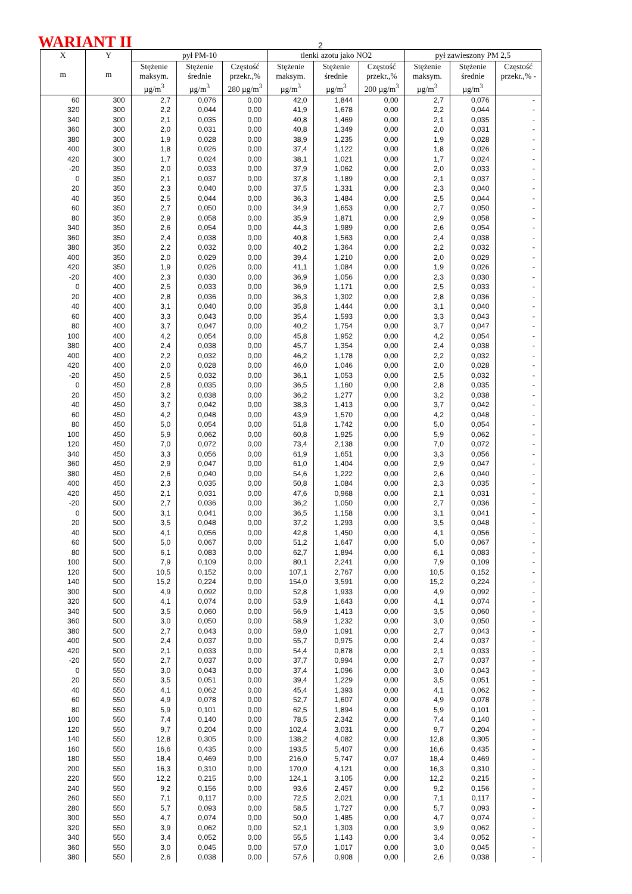WARIANT II 2
| X m | Y m | pył PM-10 | | | tlenki azotu jako NO2 | | | pył zawieszony PM 2,5 | | |
| --- | --- | --- | --- | --- | --- | --- | --- | --- | --- | --- |
| | | Stężenie maksym. µg/m<sup>3</sup> | Stężenie średnie µg/m<sup>3</sup> | Częstość przekr.,% 280 µg/m<sup>3</sup> | Stężenie maksym. µg/m<sup>3</sup> | Stężenie średnie µg/m<sup>3</sup> | Częstość przekr.,% 200 µg/m<sup>3</sup> | Stężenie maksym. µg/m<sup>3</sup> | Stężenie średnie µg/m<sup>3</sup> | Częstość przekr.,% - |
| 60 | 300 | 2,7 | 0,076 | 0,00 | 42,0 | 1,844 | 0,00 | 2,7 | 0,076 | - |
| 320 | 300 | 2,2 | 0,044 | 0,00 | 41,9 | 1,678 | 0,00 | 2,2 | 0,044 | - |
| 340 | 300 | 2,1 | 0,035 | 0,00 | 40,8 | 1,469 | 0,00 | 2,1 | 0,035 | - |
| 360 | 300 | 2,0 | 0,031 | 0,00 | 40,8 | 1,349 | 0,00 | 2,0 | 0,031 | - |
| 380 | 300 | 1,9 | 0,028 | 0,00 | 38,9 | 1,235 | 0,00 | 1,9 | 0,028 | - |
| 400 | 300 | 1,8 | 0,026 | 0,00 | 37,4 | 1,122 | 0,00 | 1,8 | 0,026 | - |
| 420 | 300 | 1,7 | 0,024 | 0,00 | 38,1 | 1,021 | 0,00 | 1,7 | 0,024 | - |
| -20 | 350 | 2,0 | 0,033 | 0,00 | 37,9 | 1,062 | 0,00 | 2,0 | 0,033 | - |
| 0 | 350 | 2,1 | 0,037 | 0,00 | 37,8 | 1,189 | 0,00 | 2,1 | 0,037 | - |
| 20 | 350 | 2,3 | 0,040 | 0,00 | 37,5 | 1,331 | 0,00 | 2,3 | 0,040 | - |
| 40 | 350 | 2,5 | 0,044 | 0,00 | 36,3 | 1,484 | 0,00 | 2,5 | 0,044 | - |
| 60 | 350 | 2,7 | 0,050 | 0,00 | 34,9 | 1,653 | 0,00 | 2,7 | 0,050 | - |
| 80 | 350 | 2,9 | 0,058 | 0,00 | 35,9 | 1,871 | 0,00 | 2,9 | 0,058 | - |
| 340 | 350 | 2,6 | 0,054 | 0,00 | 44,3 | 1,989 | 0,00 | 2,6 | 0,054 | - |
| 360 | 350 | 2,4 | 0,038 | 0,00 | 40,8 | 1,563 | 0,00 | 2,4 | 0,038 | - |
| 380 | 350 | 2,2 | 0,032 | 0,00 | 40,2 | 1,364 | 0,00 | 2,2 | 0,032 | - |
| 400 | 350 | 2,0 | 0,029 | 0,00 | 39,4 | 1,210 | 0,00 | 2,0 | 0,029 | - |
| 420 | 350 | 1,9 | 0,026 | 0,00 | 41,1 | 1,084 | 0,00 | 1,9 | 0,026 | - |
| -20 | 400 | 2,3 | 0,030 | 0,00 | 36,9 | 1,056 | 0,00 | 2,3 | 0,030 | - |
| 0 | 400 | 2,5 | 0,033 | 0,00 | 36,9 | 1,171 | 0,00 | 2,5 | 0,033 | - |
| 20 | 400 | 2,8 | 0,036 | 0,00 | 36,3 | 1,302 | 0,00 | 2,8 | 0,036 | - |
| 40 | 400 | 3,1 | 0,040 | 0,00 | 35,8 | 1,444 | 0,00 | 3,1 | 0,040 | - |
| 60 | 400 | 3,3 | 0,043 | 0,00 | 35,4 | 1,593 | 0,00 | 3,3 | 0,043 | - |
| 80 | 400 | 3,7 | 0,047 | 0,00 | 40,2 | 1,754 | 0,00 | 3,7 | 0,047 | - |
| 100 | 400 | 4,2 | 0,054 | 0,00 | 45,8 | 1,952 | 0,00 | 4,2 | 0,054 | - |
| 380 | 400 | 2,4 | 0,038 | 0,00 | 45,7 | 1,354 | 0,00 | 2,4 | 0,038 | - |
| 400 | 400 | 2,2 | 0,032 | 0,00 | 46,2 | 1,178 | 0,00 | 2,2 | 0,032 | - |
| 420 | 400 | 2,0 | 0,028 | 0,00 | 46,0 | 1,046 | 0,00 | 2,0 | 0,028 | - |
| -20 | 450 | 2,5 | 0,032 | 0,00 | 36,1 | 1,053 | 0,00 | 2,5 | 0,032 | - |
| 0 | 450 | 2,8 | 0,035 | 0,00 | 36,5 | 1,160 | 0,00 | 2,8 | 0,035 | - |
| 20 | 450 | 3,2 | 0,038 | 0,00 | 36,2 | 1,277 | 0,00 | 3,2 | 0,038 | - |
| 40 | 450 | 3,7 | 0,042 | 0,00 | 38,3 | 1,413 | 0,00 | 3,7 | 0,042 | - |
| 60 | 450 | 4,2 | 0,048 | 0,00 | 43,9 | 1,570 | 0,00 | 4,2 | 0,048 | - |
| 80 | 450 | 5,0 | 0,054 | 0,00 | 51,8 | 1,742 | 0,00 | 5,0 | 0,054 | - |
| 100 | 450 | 5,9 | 0,062 | 0,00 | 60,8 | 1,925 | 0,00 | 5,9 | 0,062 | - |
| 120 | 450 | 7,0 | 0,072 | 0,00 | 73,4 | 2,138 | 0,00 | 7,0 | 0,072 | - |
| 340 | 450 | 3,3 | 0,056 | 0,00 | 61,9 | 1,651 | 0,00 | 3,3 | 0,056 | - |
| 360 | 450 | 2,9 | 0,047 | 0,00 | 61,0 | 1,404 | 0,00 | 2,9 | 0,047 | - |
| 380 | 450 | 2,6 | 0,040 | 0,00 | 54,6 | 1,222 | 0,00 | 2,6 | 0,040 | - |
| 400 | 450 | 2,3 | 0,035 | 0,00 | 50,8 | 1,084 | 0,00 | 2,3 | 0,035 | - |
| 420 | 450 | 2,1 | 0,031 | 0,00 | 47,6 | 0,968 | 0,00 | 2,1 | 0,031 | - |
| -20 | 500 | 2,7 | 0,036 | 0,00 | 36,2 | 1,050 | 0,00 | 2,7 | 0,036 | - |
| 0 | 500 | 3,1 | 0,041 | 0,00 | 36,5 | 1,158 | 0,00 | 3,1 | 0,041 | - |
| 20 | 500 | 3,5 | 0,048 | 0,00 | 37,2 | 1,293 | 0,00 | 3,5 | 0,048 | - |
| 40 | 500 | 4,1 | 0,056 | 0,00 | 42,8 | 1,450 | 0,00 | 4,1 | 0,056 | - |
| 60 | 500 | 5,0 | 0,067 | 0,00 | 51,2 | 1,647 | 0,00 | 5,0 | 0,067 | - |
| 80 | 500 | 6,1 | 0,083 | 0,00 | 62,7 | 1,894 | 0,00 | 6,1 | 0,083 | - |
| 100 | 500 | 7,9 | 0,109 | 0,00 | 80,1 | 2,241 | 0,00 | 7,9 | 0,109 | - |
| 120 | 500 | 10,5 | 0,152 | 0,00 | 107,1 | 2,767 | 0,00 | 10,5 | 0,152 | - |
| 140 | 500 | 15,2 | 0,224 | 0,00 | 154,0 | 3,591 | 0,00 | 15,2 | 0,224 | - |
| 300 | 500 | 4,9 | 0,092 | 0,00 | 52,8 | 1,933 | 0,00 | 4,9 | 0,092 | - |
| 320 | 500 | 4,1 | 0,074 | 0,00 | 53,9 | 1,643 | 0,00 | 4,1 | 0,074 | - |
| 340 | 500 | 3,5 | 0,060 | 0,00 | 56,9 | 1,413 | 0,00 | 3,5 | 0,060 | - |
| 360 | 500 | 3,0 | 0,050 | 0,00 | 58,9 | 1,232 | 0,00 | 3,0 | 0,050 | - |
| 380 | 500 | 2,7 | 0,043 | 0,00 | 59,0 | 1,091 | 0,00 | 2,7 | 0,043 | - |
| 400 | 500 | 2,4 | 0,037 | 0,00 | 55,7 | 0,975 | 0,00 | 2,4 | 0,037 | - |
| 420 | 500 | 2,1 | 0,033 | 0,00 | 54,4 | 0,878 | 0,00 | 2,1 | 0,033 | - |
| -20 | 550 | 2,7 | 0,037 | 0,00 | 37,7 | 0,994 | 0,00 | 2,7 | 0,037 | - |
| 0 | 550 | 3,0 | 0,043 | 0,00 | 37,4 | 1,096 | 0,00 | 3,0 | 0,043 | - |
| 20 | 550 | 3,5 | 0,051 | 0,00 | 39,4 | 1,229 | 0,00 | 3,5 | 0,051 | - |
| 40 | 550 | 4,1 | 0,062 | 0,00 | 45,4 | 1,393 | 0,00 | 4,1 | 0,062 | - |
| 60 | 550 | 4,9 | 0,078 | 0,00 | 52,7 | 1,607 | 0,00 | 4,9 | 0,078 | - |
| 80 | 550 | 5,9 | 0,101 | 0,00 | 62,5 | 1,894 | 0,00 | 5,9 | 0,101 | - |
| 100 | 550 | 7,4 | 0,140 | 0,00 | 78,5 | 2,342 | 0,00 | 7,4 | 0,140 | - |
| 120 | 550 | 9,7 | 0,204 | 0,00 | 102,4 | 3,031 | 0,00 | 9,7 | 0,204 | - |
| 140 | 550 | 12,8 | 0,305 | 0,00 | 138,2 | 4,082 | 0,00 | 12,8 | 0,305 | - |
| 160 | 550 | 16,6 | 0,435 | 0,00 | 193,5 | 5,407 | 0,00 | 16,6 | 0,435 | - |
| 180 | 550 | 18,4 | 0,469 | 0,00 | 216,0 | 5,747 | 0,07 | 18,4 | 0,469 | - |
| 200 | 550 | 16,3 | 0,310 | 0,00 | 170,0 | 4,121 | 0,00 | 16,3 | 0,310 | - |
| 220 | 550 | 12,2 | 0,215 | 0,00 | 124,1 | 3,105 | 0,00 | 12,2 | 0,215 | - |
| 240 | 550 | 9,2 | 0,156 | 0,00 | 93,6 | 2,457 | 0,00 | 9,2 | 0,156 | - |
| 260 | 550 | 7,1 | 0,117 | 0,00 | 72,5 | 2,021 | 0,00 | 7,1 | 0,117 | - |
| 280 | 550 | 5,7 | 0,093 | 0,00 | 58,5 | 1,727 | 0,00 | 5,7 | 0,093 | - |
| 300 | 550 | 4,7 | 0,074 | 0,00 | 50,0 | 1,485 | 0,00 | 4,7 | 0,074 | - |
| 320 | 550 | 3,9 | 0,062 | 0,00 | 52,1 | 1,303 | 0,00 | 3,9 | 0,062 | - |
| 340 | 550 | 3,4 | 0,052 | 0,00 | 55,5 | 1,143 | 0,00 | 3,4 | 0,052 | - |
| 360 | 550 | 3,0 | 0,045 | 0,00 | 57,0 | 1,017 | 0,00 | 3,0 | 0,045 | - |
| 380 | 550 | 2,6 | 0,038 | 0,00 | 57,6 | 0,908 | 0,00 | 2,6 | 0,038 | - |